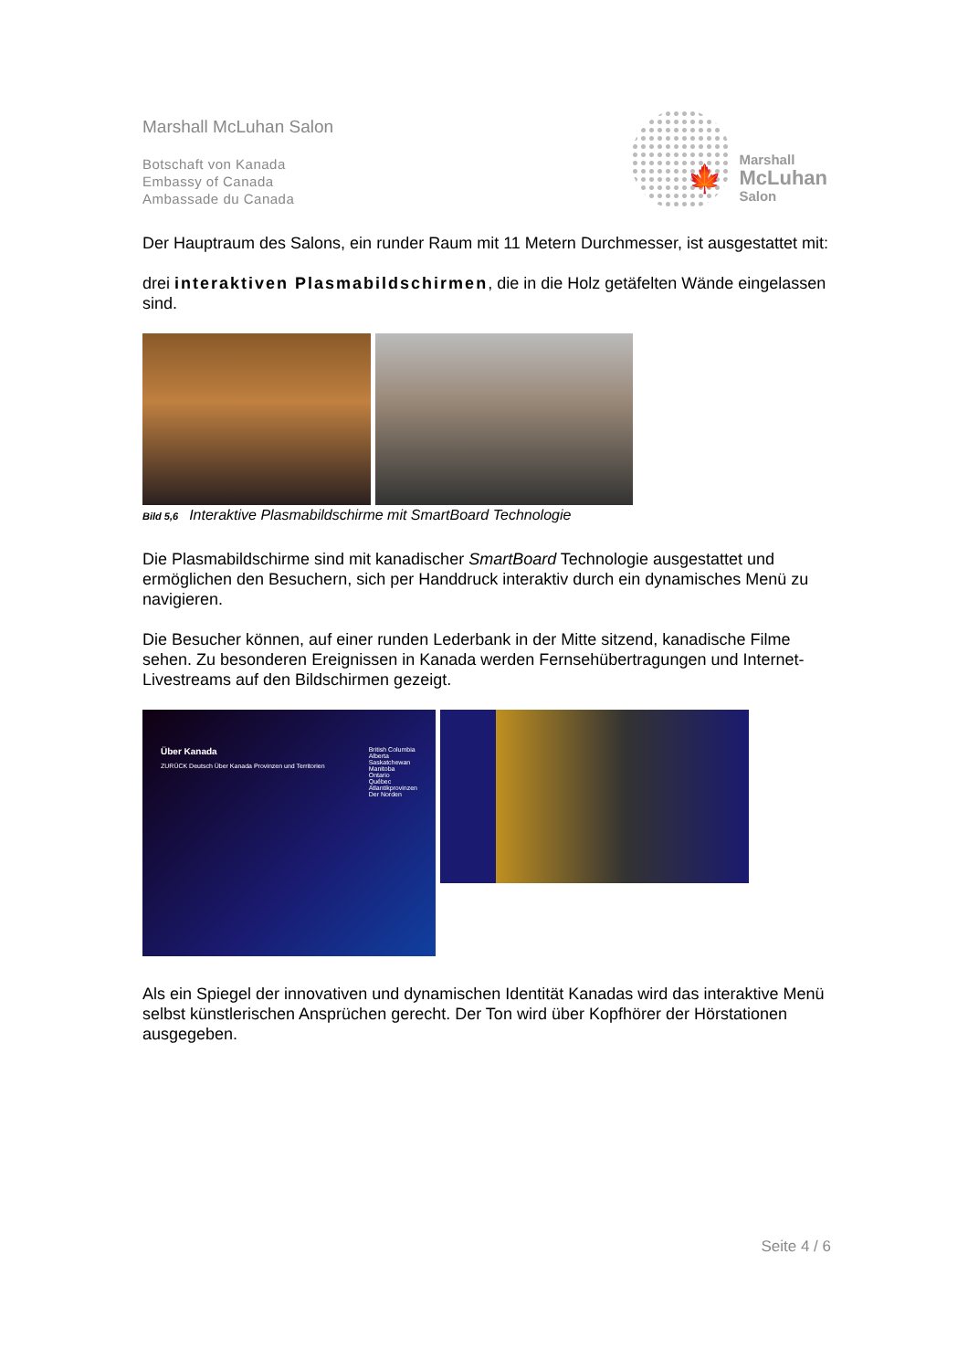Marshall McLuhan Salon
Botschaft von Kanada
Embassy of Canada
Ambassade du Canada
🍁
Marshall
McLuhan
Salon
Der Hauptraum des Salons, ein runder Raum mit 11 Metern Durchmesser, ist ausgestattet mit:
drei interaktiven Plasmabildschirmen, die in die Holz getäfelten Wände eingelassen sind.
Bild 5,6 Interaktive Plasmabildschirme mit SmartBoard Technologie
Die Plasmabildschirme sind mit kanadischer SmartBoard Technologie ausgestattet und ermöglichen den Besuchern, sich per Handdruck interaktiv durch ein dynamisches Menü zu navigieren.
Die Besucher können, auf einer runden Lederbank in der Mitte sitzend, kanadische Filme sehen. Zu besonderen Ereignissen in Kanada werden Fernsehübertragungen und Internet-Livestreams auf den Bildschirmen gezeigt.
Über Kanada
ZURÜCK Deutsch Über Kanada Provinzen und Territorien
British Columbia
Alberta
Saskatchewan
Manitoba
Ontario
Québec
Atlantikprovinzen
Der Norden
Als ein Spiegel der innovativen und dynamischen Identität Kanadas wird das interaktive Menü selbst künstlerischen Ansprüchen gerecht. Der Ton wird über Kopfhörer der Hörstationen ausgegeben.
Seite 4 / 6